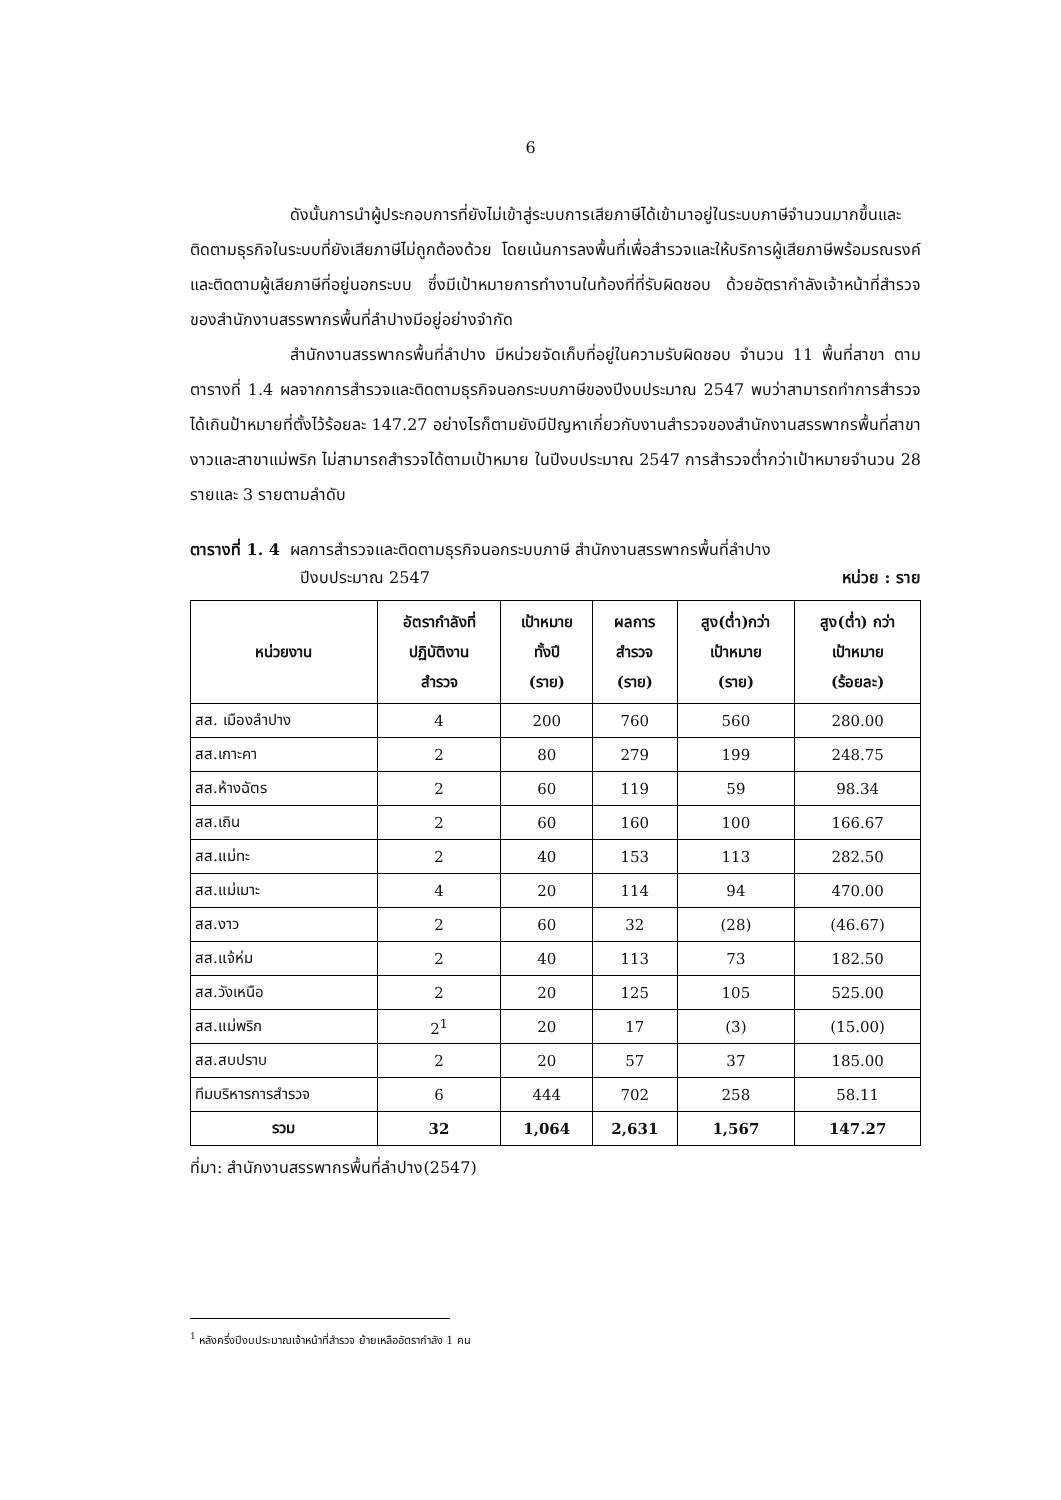6
ดังนั้นการนำผู้ประกอบการที่ยังไม่เข้าสู่ระบบการเสียภาษีได้เข้ามาอยู่ในระบบภาษีจำนวนมากขึ้นและติดตามธุรกิจในระบบที่ยังเสียภาษีไม่ถูกต้องด้วย โดยเน้นการลงพื้นที่เพื่อสำรวจและให้บริการผู้เสียภาษีพร้อมรณรงค์และติดตามผู้เสียภาษีที่อยู่นอกระบบ ซึ่งมีเป้าหมายการทำงานในท้องที่ที่รับผิดชอบ ด้วยอัตรากำลังเจ้าหน้าที่สำรวจของสำนักงานสรรพากรพื้นที่ลำปางมีอยู่อย่างจำกัด
สำนักงานสรรพากรพื้นที่ลำปาง มีหน่วยจัดเก็บที่อยู่ในความรับผิดชอบ จำนวน 11 พื้นที่สาขา ตามตารางที่ 1.4 ผลจากการสำรวจและติดตามธุรกิจนอกระบบภาษีของปีงบประมาณ 2547 พบว่าสามารถทำการสำรวจได้เกินป้าหมายที่ตั้งไว้ร้อยละ 147.27 อย่างไรก็ตามยังมีปัญหาเกี่ยวกับงานสำรวจของสำนักงานสรรพากรพื้นที่สาขางาวและสาขาแม่พริก ไม่สามารถสำรวจได้ตามเป้าหมาย ในปีงบประมาณ 2547 การสำรวจต่ำกว่าเป้าหมายจำนวน 28 รายและ 3 รายตามลำดับ
ตารางที่ 1. 4 ผลการสำรวจและติดตามธุรกิจนอกระบบภาษี สำนักงานสรรพากรพื้นที่ลำปาง
ปีงบประมาณ 2547 หน่วย : ราย
| หน่วยงาน | อัตรากำลังที่ ปฏิบัติงาน สำรวจ | เป้าหมาย ทั้งปี (ราย) | ผลการ สำรวจ (ราย) | สูง(ต่ำ)กว่า เป้าหมาย (ราย) | สูง(ต่ำ) กว่า เป้าหมาย (ร้อยละ) |
| --- | --- | --- | --- | --- | --- |
| สส. เมืองลำปาง | 4 | 200 | 760 | 560 | 280.00 |
| สส.เกาะคา | 2 | 80 | 279 | 199 | 248.75 |
| สส.ห้างฉัตร | 2 | 60 | 119 | 59 | 98.34 |
| สส.เถิน | 2 | 60 | 160 | 100 | 166.67 |
| สส.แม่ทะ | 2 | 40 | 153 | 113 | 282.50 |
| สส.แม่เมาะ | 4 | 20 | 114 | 94 | 470.00 |
| สส.งาว | 2 | 60 | 32 | (28) | (46.67) |
| สส.แจ้ห่ม | 2 | 40 | 113 | 73 | 182.50 |
| สส.วังเหนือ | 2 | 20 | 125 | 105 | 525.00 |
| สส.แม่พริก | 2<sup>1</sup> | 20 | 17 | (3) | (15.00) |
| สส.สบปราบ | 2 | 20 | 57 | 37 | 185.00 |
| ทีมบริหารการสำรวจ | 6 | 444 | 702 | 258 | 58.11 |
| รวม | 32 | 1,064 | 2,631 | 1,567 | 147.27 |
ที่มา: สำนักงานสรรพากรพื้นที่ลำปาง(2547)
<sup>1</sup> หลังครึ่งปีงบประมาณเจ้าหน้าที่สำรวจ ย้ายเหลืออัตรากำลัง 1 คน